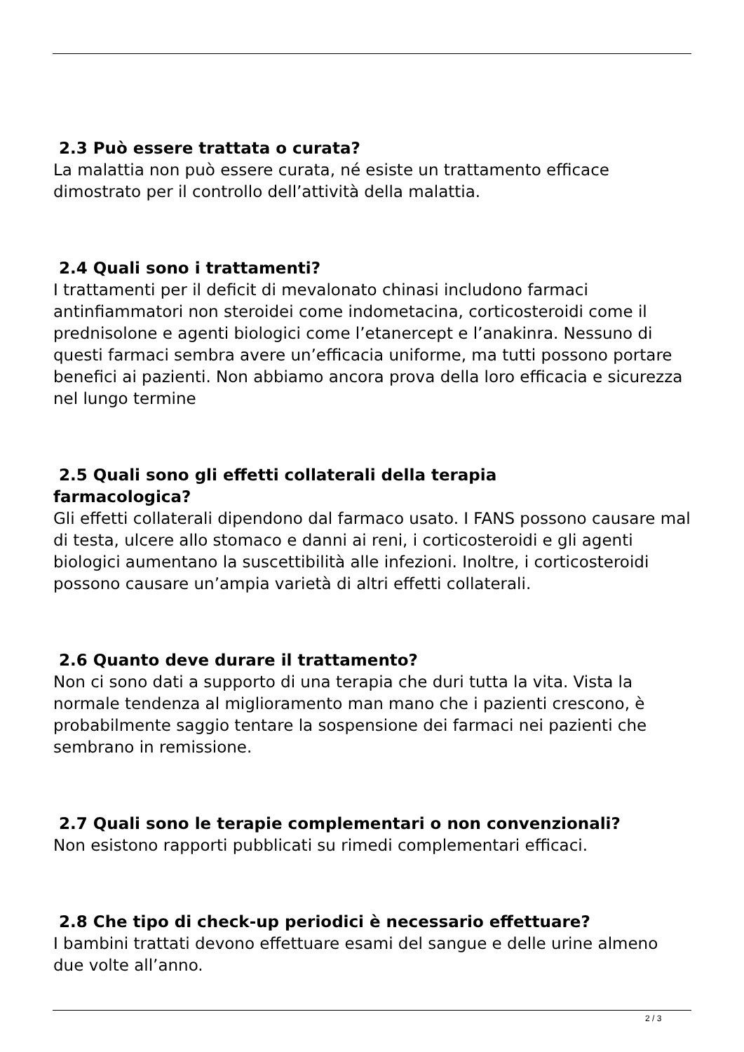2.3 Può essere trattata o curata?
La malattia non può essere curata, né esiste un trattamento efficace dimostrato per il controllo dell’attività della malattia.
2.4 Quali sono i trattamenti?
I trattamenti per il deficit di mevalonato chinasi includono farmaci antinfiammatori non steroidei come indometacina, corticosteroidi come il prednisolone e agenti biologici come l’etanercept e l’anakinra. Nessuno di questi farmaci sembra avere un’efficacia uniforme, ma tutti possono portare benefici ai pazienti. Non abbiamo ancora prova della loro efficacia e sicurezza nel lungo termine
2.5 Quali sono gli effetti collaterali della terapia
farmacologica?
Gli effetti collaterali dipendono dal farmaco usato. I FANS possono causare mal di testa, ulcere allo stomaco e danni ai reni, i corticosteroidi e gli agenti biologici aumentano la suscettibilità alle infezioni. Inoltre, i corticosteroidi possono causare un’ampia varietà di altri effetti collaterali.
2.6 Quanto deve durare il trattamento?
Non ci sono dati a supporto di una terapia che duri tutta la vita. Vista la normale tendenza al miglioramento man mano che i pazienti crescono, è probabilmente saggio tentare la sospensione dei farmaci nei pazienti che sembrano in remissione.
2.7 Quali sono le terapie complementari o non convenzionali?
Non esistono rapporti pubblicati su rimedi complementari efficaci.
2.8 Che tipo di check-up periodici è necessario effettuare?
I bambini trattati devono effettuare esami del sangue e delle urine almeno due volte all’anno.
2 / 3